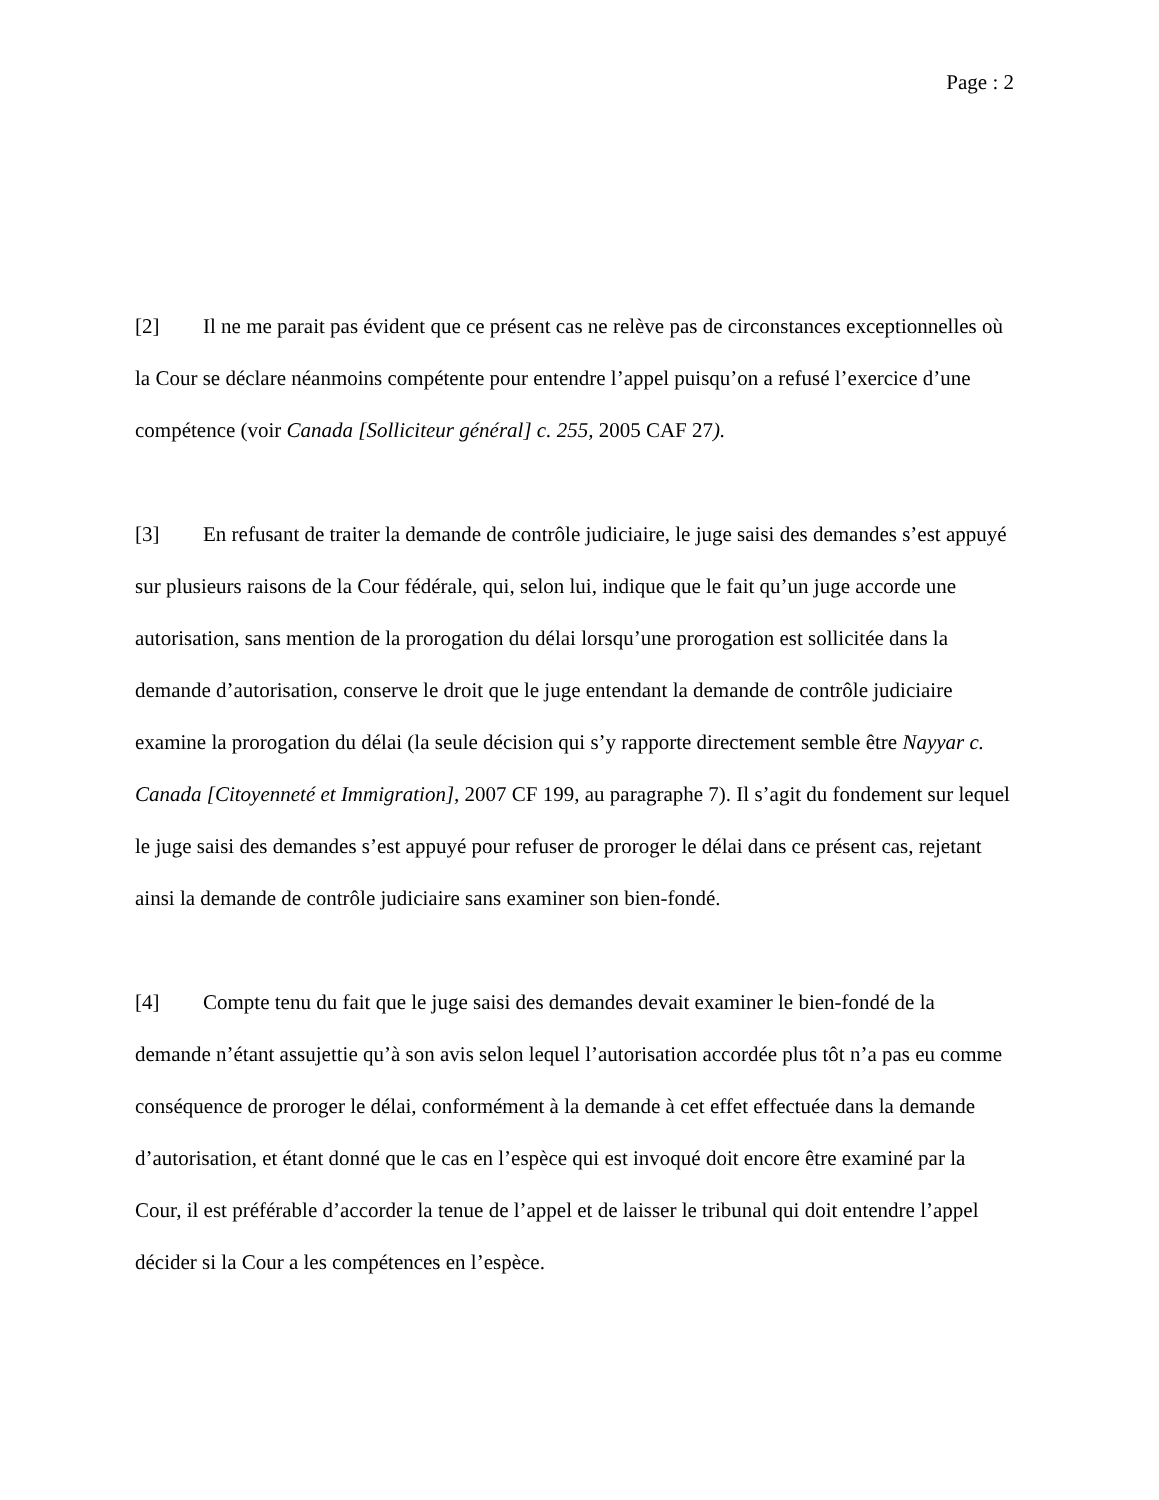Page : 2
[2] Il ne me parait pas évident que ce présent cas ne relève pas de circonstances exceptionnelles où la Cour se déclare néanmoins compétente pour entendre l’appel puisqu’on a refusé l’exercice d’une compétence (voir Canada [Solliciteur général] c. 255, 2005 CAF 27).
[3] En refusant de traiter la demande de contrôle judiciaire, le juge saisi des demandes s’est appuyé sur plusieurs raisons de la Cour fédérale, qui, selon lui, indique que le fait qu’un juge accorde une autorisation, sans mention de la prorogation du délai lorsqu’une prorogation est sollicitée dans la demande d’autorisation, conserve le droit que le juge entendant la demande de contrôle judiciaire examine la prorogation du délai (la seule décision qui s’y rapporte directement semble être Nayyar c. Canada [Citoyenneté et Immigration], 2007 CF 199, au paragraphe 7). Il s’agit du fondement sur lequel le juge saisi des demandes s’est appuyé pour refuser de proroger le délai dans ce présent cas, rejetant ainsi la demande de contrôle judiciaire sans examiner son bien-fondé.
[4] Compte tenu du fait que le juge saisi des demandes devait examiner le bien-fondé de la demande n’étant assujettie qu’à son avis selon lequel l’autorisation accordée plus tôt n’a pas eu comme conséquence de proroger le délai, conformément à la demande à cet effet effectuée dans la demande d’autorisation, et étant donné que le cas en l’espèce qui est invoqué doit encore être examiné par la Cour, il est préférable d’accorder la tenue de l’appel et de laisser le tribunal qui doit entendre l’appel décider si la Cour a les compétences en l’espèce.